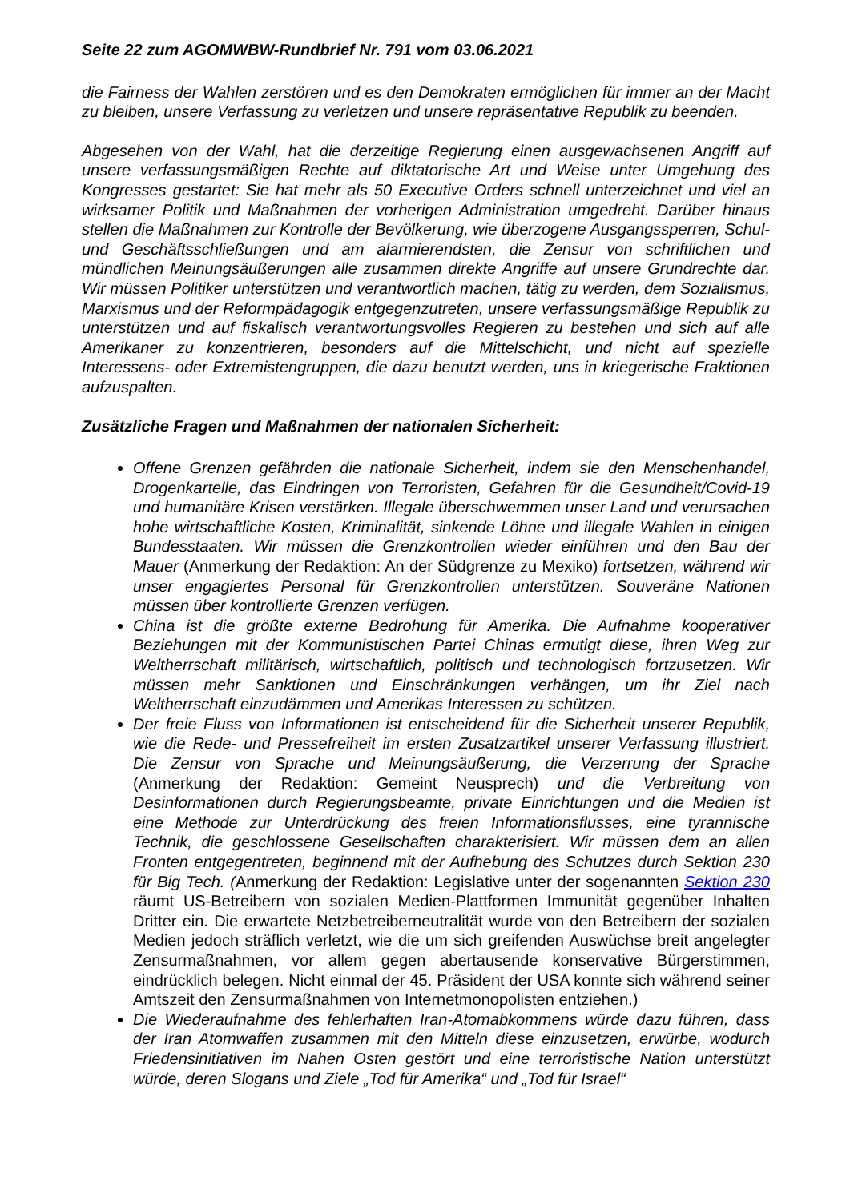Seite 22 zum AGOMWBW-Rundbrief Nr. 791 vom 03.06.2021
die Fairness der Wahlen zerstören und es den Demokraten ermöglichen für immer an der Macht zu bleiben, unsere Verfassung zu verletzen und unsere repräsentative Republik zu beenden.
Abgesehen von der Wahl, hat die derzeitige Regierung einen ausgewachsenen Angriff auf unsere verfassungsmäßigen Rechte auf diktatorische Art und Weise unter Umgehung des Kongresses gestartet: Sie hat mehr als 50 Executive Orders schnell unterzeichnet und viel an wirksamer Politik und Maßnahmen der vorherigen Administration umgedreht. Darüber hinaus stellen die Maßnahmen zur Kontrolle der Bevölkerung, wie überzogene Ausgangssperren, Schul- und Geschäftsschließungen und am alarmierendsten, die Zensur von schriftlichen und mündlichen Meinungsäußerungen alle zusammen direkte Angriffe auf unsere Grundrechte dar. Wir müssen Politiker unterstützen und verantwortlich machen, tätig zu werden, dem Sozialismus, Marxismus und der Reformpädagogik entgegenzutreten, unsere verfassungsmäßige Republik zu unterstützen und auf fiskalisch verantwortungsvolles Regieren zu bestehen und sich auf alle Amerikaner zu konzentrieren, besonders auf die Mittelschicht, und nicht auf spezielle Interessens- oder Extremistengruppen, die dazu benutzt werden, uns in kriegerische Fraktionen aufzuspalten.
Zusätzliche Fragen und Maßnahmen der nationalen Sicherheit:
Offene Grenzen gefährden die nationale Sicherheit, indem sie den Menschenhandel, Drogenkartelle, das Eindringen von Terroristen, Gefahren für die Gesundheit/Covid-19 und humanitäre Krisen verstärken. Illegale überschwemmen unser Land und verursachen hohe wirtschaftliche Kosten, Kriminalität, sinkende Löhne und illegale Wahlen in einigen Bundesstaaten. Wir müssen die Grenzkontrollen wieder einführen und den Bau der Mauer (Anmerkung der Redaktion: An der Südgrenze zu Mexiko) fortsetzen, während wir unser engagiertes Personal für Grenzkontrollen unterstützen. Souveräne Nationen müssen über kontrollierte Grenzen verfügen.
China ist die größte externe Bedrohung für Amerika. Die Aufnahme kooperativer Beziehungen mit der Kommunistischen Partei Chinas ermutigt diese, ihren Weg zur Weltherrschaft militärisch, wirtschaftlich, politisch und technologisch fortzusetzen. Wir müssen mehr Sanktionen und Einschränkungen verhängen, um ihr Ziel nach Weltherrschaft einzudämmen und Amerikas Interessen zu schützen.
Der freie Fluss von Informationen ist entscheidend für die Sicherheit unserer Republik, wie die Rede- und Pressefreiheit im ersten Zusatzartikel unserer Verfassung illustriert. Die Zensur von Sprache und Meinungsäußerung, die Verzerrung der Sprache (Anmerkung der Redaktion: Gemeint Neusprech) und die Verbreitung von Desinformationen durch Regierungsbeamte, private Einrichtungen und die Medien ist eine Methode zur Unterdrückung des freien Informationsflusses, eine tyrannische Technik, die geschlossene Gesellschaften charakterisiert. Wir müssen dem an allen Fronten entgegentreten, beginnend mit der Aufhebung des Schutzes durch Sektion 230 für Big Tech. (Anmerkung der Redaktion: Legislative unter der sogenannten Sektion 230 räumt US-Betreibern von sozialen Medien-Plattformen Immunität gegenüber Inhalten Dritter ein. Die erwartete Netzbetreiberneutralität wurde von den Betreibern der sozialen Medien jedoch sträflich verletzt, wie die um sich greifenden Auswüchse breit angelegter Zensurmaßnahmen, vor allem gegen abertausende konservative Bürgerstimmen, eindrücklich belegen. Nicht einmal der 45. Präsident der USA konnte sich während seiner Amtszeit den Zensurmaßnahmen von Internetmonopolisten entziehen.)
Die Wiederaufnahme des fehlerhaften Iran-Atomabkommens würde dazu führen, dass der Iran Atomwaffen zusammen mit den Mitteln diese einzusetzen, erwürbe, wodurch Friedensinitiativen im Nahen Osten gestört und eine terroristische Nation unterstützt würde, deren Slogans und Ziele „Tod für Amerika“ und „Tod für Israel“